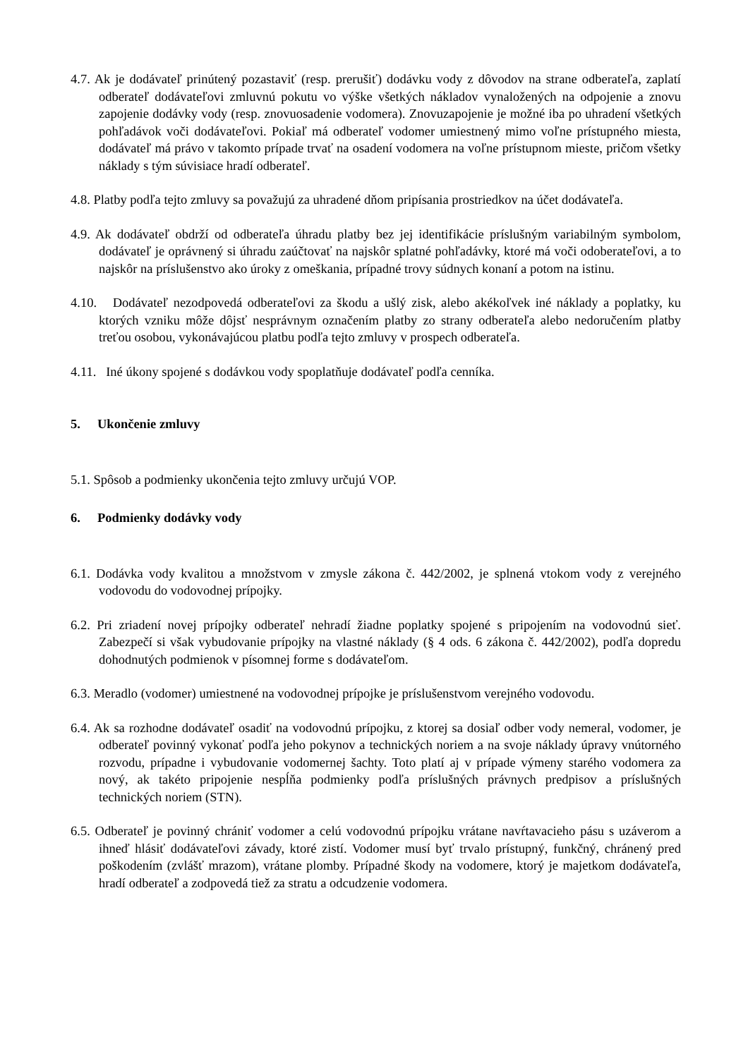4.7. Ak je dodávateľ prinútený pozastaviť (resp. prerušiť) dodávku vody z dôvodov na strane odberateľa, zaplatí odberateľ dodávateľovi zmluvnú pokutu vo výške všetkých nákladov vynaložených na odpojenie a znovu zapojenie dodávky vody (resp. znovuosadenie vodomera). Znovuzapojenie je možné iba po uhradení všetkých pohľadávok voči dodávateľovi. Pokiaľ má odberateľ vodomer umiestnený mimo voľne prístupného miesta, dodávateľ má právo v takomto prípade trvať na osadení vodomera na voľne prístupnom mieste, pričom všetky náklady s tým súvisiace hradí odberateľ.
4.8. Platby podľa tejto zmluvy sa považujú za uhradené dňom pripísania prostriedkov na účet dodávateľa.
4.9. Ak dodávateľ obdrží od odberateľa úhradu platby bez jej identifikácie príslušným variabilným symbolom, dodávateľ je oprávnený si úhradu zaúčtovať na najskôr splatné pohľadávky, ktoré má voči odoberateľovi, a to najskôr na príslušenstvo ako úroky z omeškania, prípadné trovy súdnych konaní a potom na istinu.
4.10. Dodávateľ nezodpovedá odberateľovi za škodu a ušlý zisk, alebo akékoľvek iné náklady a poplatky, ku ktorých vzniku môže dôjsť nesprávnym označením platby zo strany odberateľa alebo nedoručením platby treťou osobou, vykonávajúcou platbu podľa tejto zmluvy v prospech odberateľa.
4.11. Iné úkony spojené s dodávkou vody spoplatňuje dodávateľ podľa cenníka.
5. Ukončenie zmluvy
5.1. Spôsob a podmienky ukončenia tejto zmluvy určujú VOP.
6. Podmienky dodávky vody
6.1. Dodávka vody kvalitou a množstvom v zmysle zákona č. 442/2002, je splnená vtokom vody z verejného vodovodu do vodovodnej prípojky.
6.2. Pri zriadení novej prípojky odberateľ nehradí žiadne poplatky spojené s pripojením na vodovodnú sieť. Zabezpečí si však vybudovanie prípojky na vlastné náklady (§ 4 ods. 6 zákona č. 442/2002), podľa dopredu dohodnutých podmienok v písomnej forme s dodávateľom.
6.3. Meradlo (vodomer) umiestnené na vodovodnej prípojke je príslušenstvom verejného vodovodu.
6.4. Ak sa rozhodne dodávateľ osadiť na vodovodnú prípojku, z ktorej sa dosiaľ odber vody nemeral, vodomer, je odberateľ povinný vykonať podľa jeho pokynov a technických noriem a na svoje náklady úpravy vnútorného rozvodu, prípadne i vybudovanie vodomernej šachty. Toto platí aj v prípade výmeny starého vodomera za nový, ak takéto pripojenie nespĺňa podmienky podľa príslušných právnych predpisov a príslušných technických noriem (STN).
6.5. Odberateľ je povinný chrániť vodomer a celú vodovodnú prípojku vrátane navŕtavacieho pásu s uzáverom a ihneď hlásiť dodávateľovi závady, ktoré zistí. Vodomer musí byť trvalo prístupný, funkčný, chránený pred poškodením (zvlášť mrazom), vrátane plomby. Prípadné škody na vodomere, ktorý je majetkom dodávateľa, hradí odberateľ a zodpovedá tiež za stratu a odcudzenie vodomera.